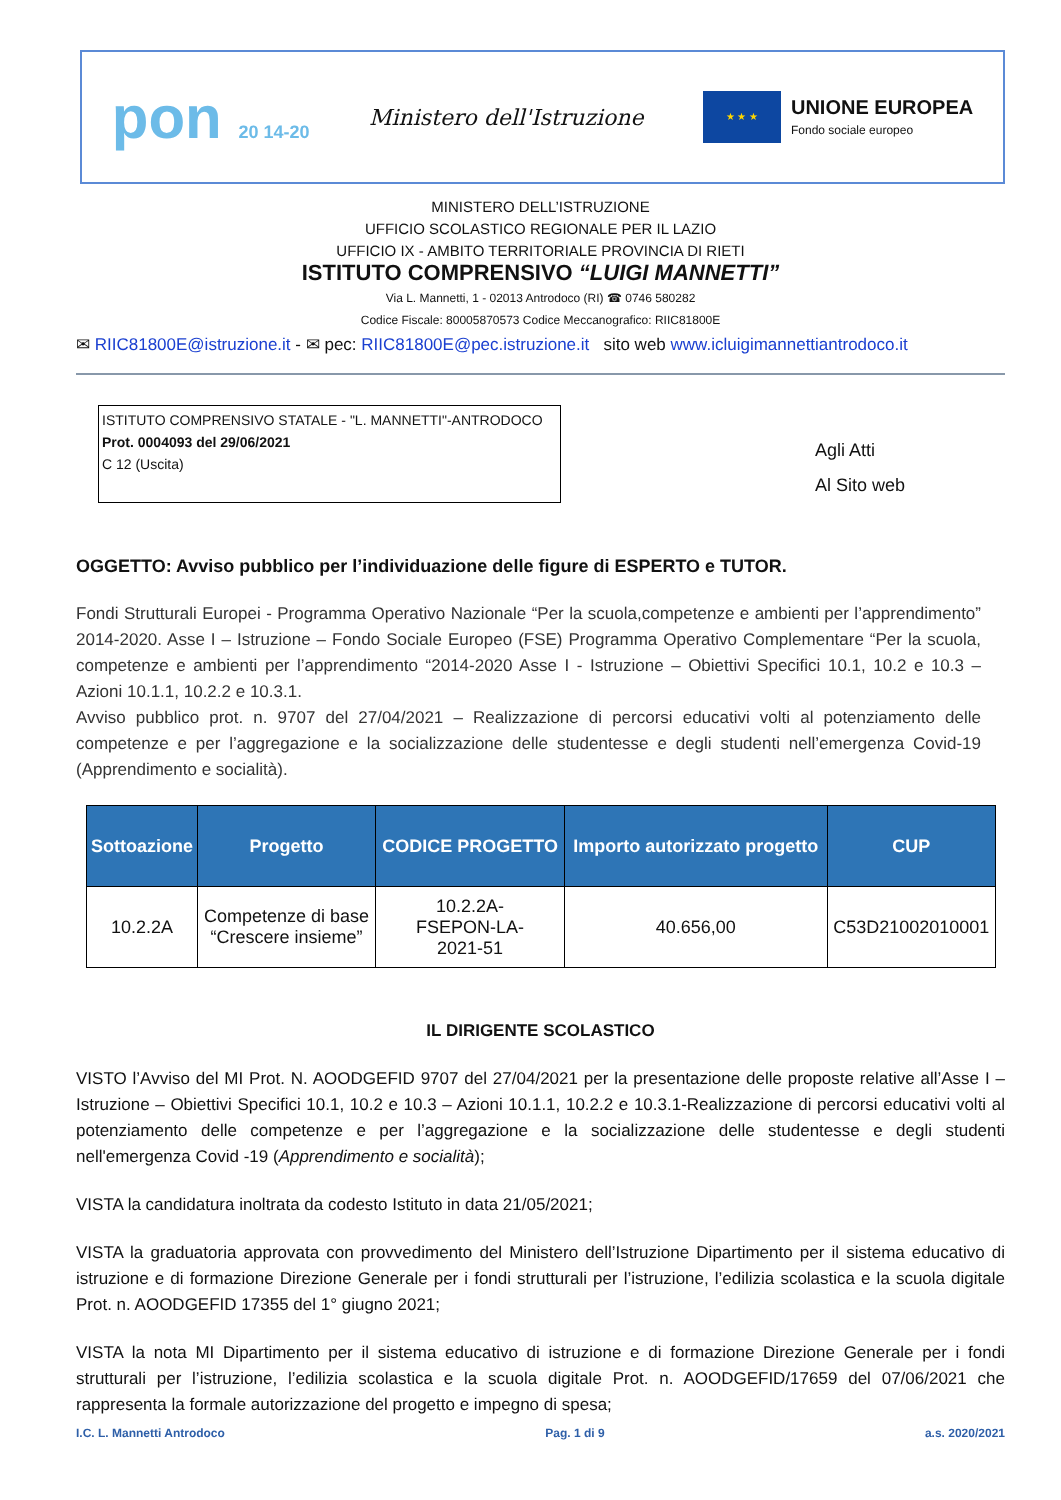pon 20 14-20
Ministero dell'Istruzione
★ ★ ★
UNIONE EUROPEA
Fondo sociale europeo
MINISTERO DELL’ISTRUZIONE
UFFICIO SCOLASTICO REGIONALE PER IL LAZIO
UFFICIO IX - AMBITO TERRITORIALE PROVINCIA DI RIETI
ISTITUTO COMPRENSIVO “LUIGI MANNETTI”
Via L. Mannetti, 1 - 02013 Antrodoco (RI) ☎ 0746 580282
Codice Fiscale: 80005870573 Codice Meccanografico: RIIC81800E
✉ RIIC81800E@istruzione.it - ✉ pec: RIIC81800E@pec.istruzione.it sito web www.icluigimannettiantrodoco.it
ISTITUTO COMPRENSIVO STATALE - "L. MANNETTI"-ANTRODOCO
Prot. 0004093 del 29/06/2021
C 12 (Uscita)
Agli Atti
Al Sito web
OGGETTO: Avviso pubblico per l’individuazione delle figure di ESPERTO e TUTOR.
Fondi Strutturali Europei - Programma Operativo Nazionale “Per la scuola,competenze e ambienti per l’apprendimento” 2014-2020. Asse I – Istruzione – Fondo Sociale Europeo (FSE) Programma Operativo Complementare “Per la scuola, competenze e ambienti per l’apprendimento “2014-2020 Asse I - Istruzione – Obiettivi Specifici 10.1, 10.2 e 10.3 – Azioni 10.1.1, 10.2.2 e 10.3.1.
Avviso pubblico prot. n. 9707 del 27/04/2021 – Realizzazione di percorsi educativi volti al potenziamento delle competenze e per l’aggregazione e la socializzazione delle studentesse e degli studenti nell’emergenza Covid-19 (Apprendimento e socialità).
| Sottoazione | Progetto | CODICE PROGETTO | Importo autorizzato progetto | CUP |
| --- | --- | --- | --- | --- |
| 10.2.2A | Competenze di base “Crescere insieme” | 10.2.2A- FSEPON-LA- 2021-51 | 40.656,00 | C53D21002010001 |
IL DIRIGENTE SCOLASTICO
VISTO l’Avviso del MI Prot. N. AOODGEFID 9707 del 27/04/2021 per la presentazione delle proposte relative all’Asse I – Istruzione – Obiettivi Specifici 10.1, 10.2 e 10.3 – Azioni 10.1.1, 10.2.2 e 10.3.1-Realizzazione di percorsi educativi volti al potenziamento delle competenze e per l’aggregazione e la socializzazione delle studentesse e degli studenti nell'emergenza Covid -19 (Apprendimento e socialità);
VISTA la candidatura inoltrata da codesto Istituto in data 21/05/2021;
VISTA la graduatoria approvata con provvedimento del Ministero dell’Istruzione Dipartimento per il sistema educativo di istruzione e di formazione Direzione Generale per i fondi strutturali per l’istruzione, l’edilizia scolastica e la scuola digitale Prot. n. AOODGEFID 17355 del 1° giugno 2021;
VISTA la nota MI Dipartimento per il sistema educativo di istruzione e di formazione Direzione Generale per i fondi strutturali per l’istruzione, l’edilizia scolastica e la scuola digitale Prot. n. AOODGEFID/17659 del 07/06/2021 che rappresenta la formale autorizzazione del progetto e impegno di spesa;
I.C. L. Mannetti Antrodoco Pag. 1 di 9 a.s. 2020/2021